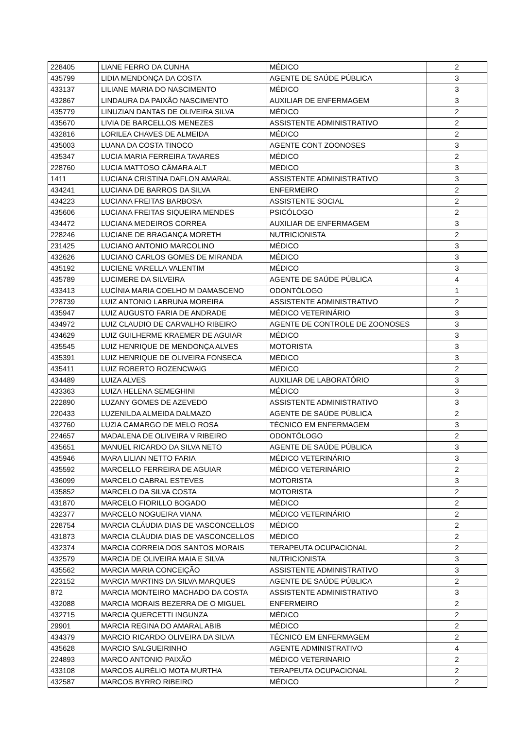| 228405 | LIANE FERRO DA CUNHA | MÉDICO | 2 |
| 435799 | LIDIA MENDONÇA DA COSTA | AGENTE DE SAÚDE PÚBLICA | 3 |
| 433137 | LILIANE MARIA DO NASCIMENTO | MÉDICO | 3 |
| 432867 | LINDAURA DA PAIXÃO NASCIMENTO | AUXILIAR DE ENFERMAGEM | 3 |
| 435779 | LINUZIAN DANTAS DE OLIVEIRA SILVA | MÉDICO | 2 |
| 435670 | LIVIA DE BARCELLOS MENEZES | ASSISTENTE ADMINISTRATIVO | 2 |
| 432816 | LORILEA CHAVES DE ALMEIDA | MÉDICO | 2 |
| 435003 | LUANA DA COSTA TINOCO | AGENTE CONT ZOONOSES | 3 |
| 435347 | LUCIA MARIA FERREIRA TAVARES | MÉDICO | 2 |
| 228760 | LUCIA MATTOSO CÂMARA ALT | MÉDICO | 3 |
| 1411 | LUCIANA CRISTINA DAFLON AMARAL | ASSISTENTE ADMINISTRATIVO | 3 |
| 434241 | LUCIANA DE BARROS DA SILVA | ENFERMEIRO | 2 |
| 434223 | LUCIANA FREITAS BARBOSA | ASSISTENTE SOCIAL | 2 |
| 435606 | LUCIANA FREITAS SIQUEIRA MENDES | PSICÓLOGO | 2 |
| 434472 | LUCIANA MEDEIROS CORREA | AUXILIAR DE ENFERMAGEM | 3 |
| 228246 | LUCIANE DE BRAGANÇA MORETH | NUTRICIONISTA | 2 |
| 231425 | LUCIANO ANTONIO MARCOLINO | MÉDICO | 3 |
| 432626 | LUCIANO CARLOS GOMES DE MIRANDA | MÉDICO | 3 |
| 435192 | LUCIENE VARELLA VALENTIM | MÉDICO | 3 |
| 435789 | LUCIMERE DA SILVEIRA | AGENTE DE SAÚDE PÚBLICA | 4 |
| 433413 | LUCÍNIA MARIA COELHO M DAMASCENO | ODONTÓLOGO | 1 |
| 228739 | LUIZ ANTONIO LABRUNA MOREIRA | ASSISTENTE ADMINISTRATIVO | 2 |
| 435947 | LUIZ AUGUSTO FARIA DE ANDRADE | MÉDICO VETERINÁRIO | 3 |
| 434972 | LUIZ CLAUDIO DE CARVALHO RIBEIRO | AGENTE DE CONTROLE DE ZOONOSES | 3 |
| 434629 | LUIZ GUILHERME KRAEMER DE AGUIAR | MÉDICO | 3 |
| 435545 | LUIZ HENRIQUE DE MENDONÇA ALVES | MOTORISTA | 3 |
| 435391 | LUIZ HENRIQUE DE OLIVEIRA FONSECA | MÉDICO | 3 |
| 435411 | LUIZ ROBERTO ROZENCWAIG | MÉDICO | 2 |
| 434489 | LUIZA ALVES | AUXILIAR DE LABORATÓRIO | 3 |
| 433363 | LUIZA HELENA SEMEGHINI | MÉDICO | 3 |
| 222890 | LUZANY GOMES DE AZEVEDO | ASSISTENTE ADMINISTRATIVO | 3 |
| 220433 | LUZENILDA ALMEIDA DALMAZO | AGENTE DE SAÚDE PÚBLICA | 2 |
| 432760 | LUZIA CAMARGO DE MELO ROSA | TÉCNICO EM ENFERMAGEM | 3 |
| 224657 | MADALENA DE OLIVEIRA V RIBEIRO | ODONTÓLOGO | 2 |
| 435651 | MANUEL RICARDO DA SILVA NETO | AGENTE DE SAÚDE PÚBLICA | 3 |
| 435946 | MARA LILIAN NETTO FARIA | MÉDICO VETERINÁRIO | 3 |
| 435592 | MARCELLO FERREIRA DE AGUIAR | MÉDICO VETERINÁRIO | 2 |
| 436099 | MARCELO CABRAL ESTEVES | MOTORISTA | 3 |
| 435852 | MARCELO DA SILVA COSTA | MOTORISTA | 2 |
| 431870 | MARCELO FIORILLO BOGADO | MÉDICO | 2 |
| 432377 | MARCELO NOGUEIRA VIANA | MÉDICO VETERINÁRIO | 2 |
| 228754 | MARCIA CLÁUDIA DIAS DE VASCONCELLOS | MÉDICO | 2 |
| 431873 | MARCIA CLÁUDIA DIAS DE VASCONCELLOS | MÉDICO | 2 |
| 432374 | MARCIA CORREIA DOS SANTOS MORAIS | TERAPEUTA OCUPACIONAL | 2 |
| 432579 | MARCIA DE OLIVEIRA MAIA E SILVA | NUTRICIONISTA | 3 |
| 435562 | MARCIA MARIA CONCEIÇÃO | ASSISTENTE ADMINISTRATIVO | 3 |
| 223152 | MARCIA MARTINS DA SILVA MARQUES | AGENTE DE SAÚDE PÚBLICA | 2 |
| 872 | MARCIA MONTEIRO MACHADO DA COSTA | ASSISTENTE ADMINISTRATIVO | 3 |
| 432088 | MARCIA MORAIS BEZERRA DE O MIGUEL | ENFERMEIRO | 2 |
| 432715 | MARCIA QUERCETTI INGUNZA | MÉDICO | 2 |
| 29901 | MARCIA REGINA DO AMARAL ABIB | MÉDICO | 2 |
| 434379 | MARCIO RICARDO OLIVEIRA DA SILVA | TÉCNICO EM ENFERMAGEM | 2 |
| 435628 | MARCIO SALGUEIRINHO | AGENTE ADMINISTRATIVO | 4 |
| 224893 | MARCO ANTONIO PAIXÃO | MÉDICO VETERINARIO | 2 |
| 433108 | MARCOS AURÉLIO MOTA MURTHA | TERAPEUTA OCUPACIONAL | 2 |
| 432587 | MARCOS BYRRO RIBEIRO | MÉDICO | 2 |